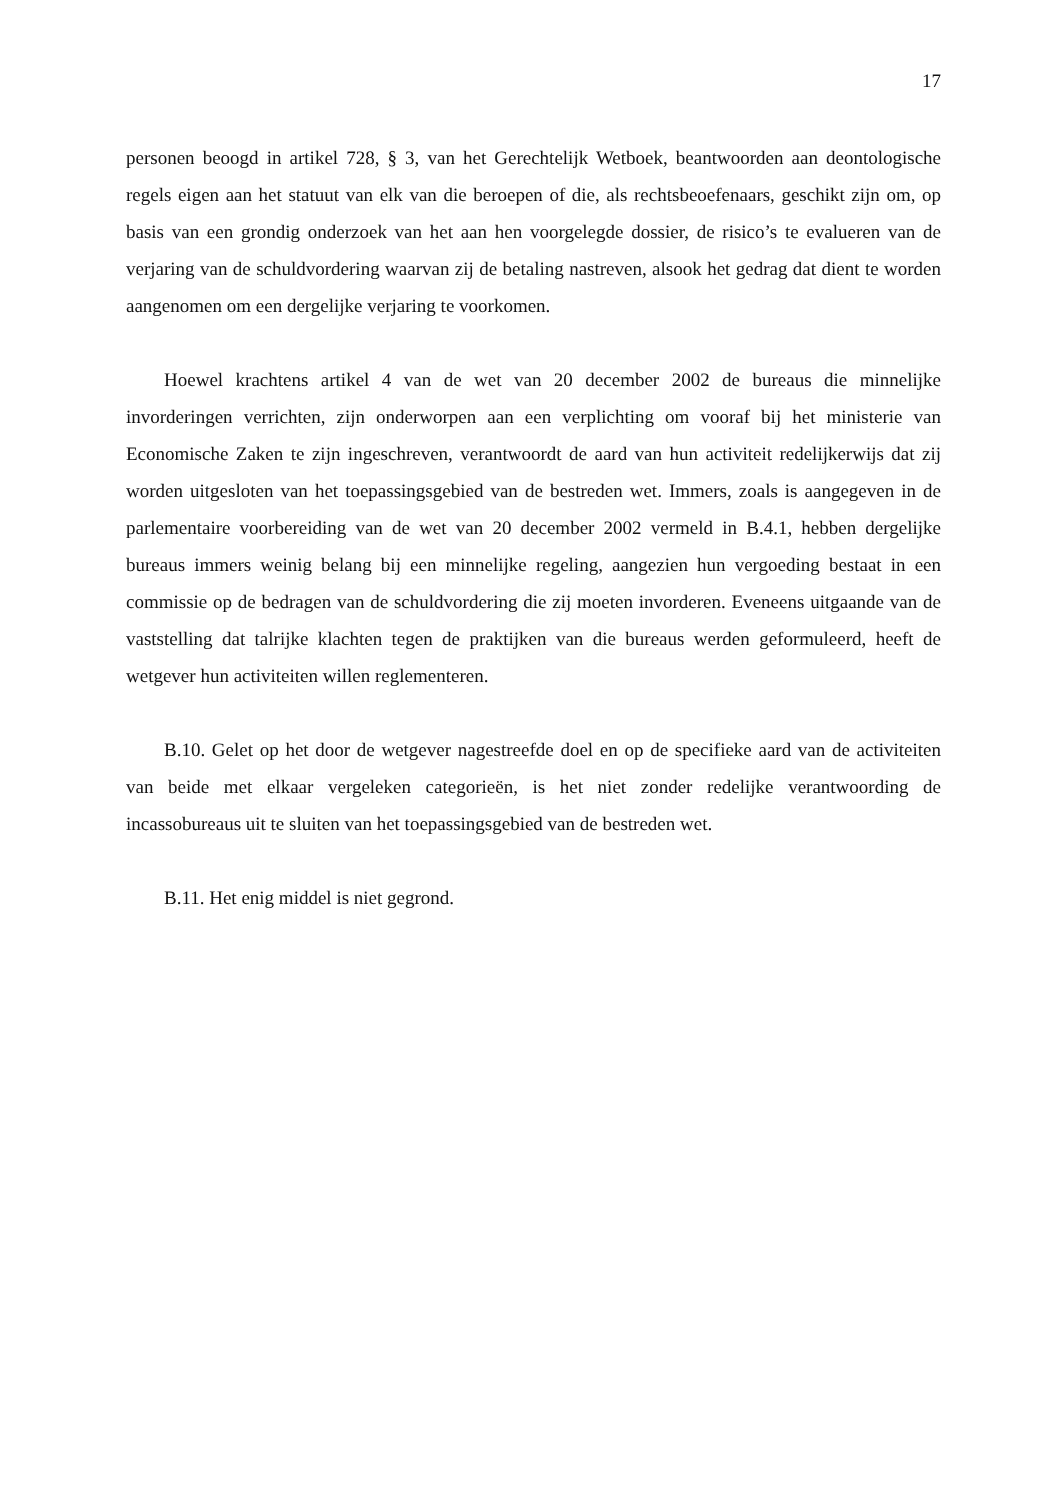17
personen beoogd in artikel 728, § 3, van het Gerechtelijk Wetboek, beantwoorden aan deontologische regels eigen aan het statuut van elk van die beroepen of die, als rechtsbeoefenaars, geschikt zijn om, op basis van een grondig onderzoek van het aan hen voorgelegde dossier, de risico’s te evalueren van de verjaring van de schuldvordering waarvan zij de betaling nastreven, alsook het gedrag dat dient te worden aangenomen om een dergelijke verjaring te voorkomen.
Hoewel krachtens artikel 4 van de wet van 20 december 2002 de bureaus die minnelijke invorderingen verrichten, zijn onderworpen aan een verplichting om vooraf bij het ministerie van Economische Zaken te zijn ingeschreven, verantwoordt de aard van hun activiteit redelijkerwijs dat zij worden uitgesloten van het toepassingsgebied van de bestreden wet. Immers, zoals is aangegeven in de parlementaire voorbereiding van de wet van 20 december 2002 vermeld in B.4.1, hebben dergelijke bureaus immers weinig belang bij een minnelijke regeling, aangezien hun vergoeding bestaat in een commissie op de bedragen van de schuldvordering die zij moeten invorderen. Eveneens uitgaande van de vaststelling dat talrijke klachten tegen de praktijken van die bureaus werden geformuleerd, heeft de wetgever hun activiteiten willen reglementeren.
B.10. Gelet op het door de wetgever nagestreefde doel en op de specifieke aard van de activiteiten van beide met elkaar vergeleken categorieën, is het niet zonder redelijke verantwoording de incassobureaus uit te sluiten van het toepassingsgebied van de bestreden wet.
B.11. Het enig middel is niet gegrond.